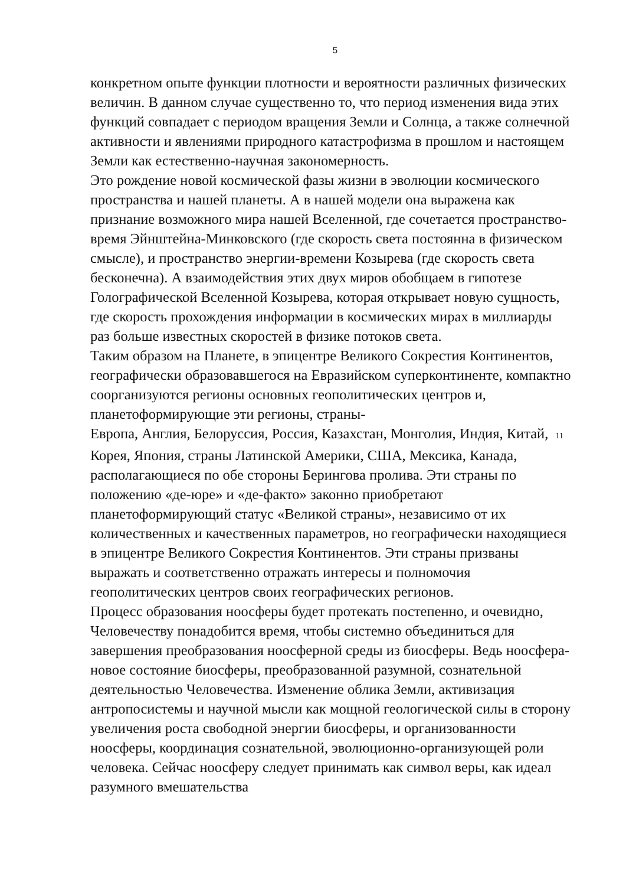5
конкретном опыте функции плотности и вероятности различных физических величин. В данном случае существенно то, что период изменения вида этих функций совпадает с периодом вращения Земли и Солнца, а также солнечной активности и явлениями природного катастрофизма в прошлом и настоящем Земли как естественно-научная закономерность.
Это рождение новой космической фазы жизни в эволюции космического пространства и нашей планеты. А в нашей модели она выражена как признание возможного мира нашей Вселенной, где сочетается пространство-время Эйнштейна-Минковского (где скорость света постоянна в физическом смысле), и пространство энергии-времени Козырева (где скорость света бесконечна). А взаимодействия этих двух миров обобщаем в гипотезе Голографической Вселенной Козырева, которая открывает новую сущность, где скорость прохождения информации в космических мирах в миллиарды раз больше известных скоростей в физике потоков света.
Таким образом на Планете, в эпицентре Великого Сокрестия Континентов, географически образовавшегося на Евразийском суперконтиненте, компактно соорганизуются регионы основных геополитических центров и, планетоформирующие эти регионы, страны-
Европа, Англия, Белоруссия, Россия, Казахстан, Монголия, Индия, Китай, 11
Корея, Япония, страны Латинской Америки, США, Мексика, Канада, располагающиеся по обе стороны Берингова пролива. Эти страны по положению «де-юре» и «де-факто» законно приобретают планетоформирующий статус «Великой страны», независимо от их количественных и качественных параметров, но географически находящиеся в эпицентре Великого Сокрестия Континентов. Эти страны призваны выражать и соответственно отражать интересы и полномочия геополитических центров своих географических регионов.
Процесс образования ноосферы будет протекать постепенно, и очевидно, Человечеству понадобится время, чтобы системно объединиться для завершения преобразования ноосферной среды из биосферы. Ведь ноосфера-новое состояние биосферы, преобразованной разумной, сознательной деятельностью Человечества. Изменение облика Земли, активизация антропосистемы и научной мысли как мощной геологической силы в сторону увеличения роста свободной энергии биосферы, и организованности ноосферы, координация сознательной, эволюционно-организующей роли человека. Сейчас ноосферу следует принимать как символ веры, как идеал разумного вмешательства